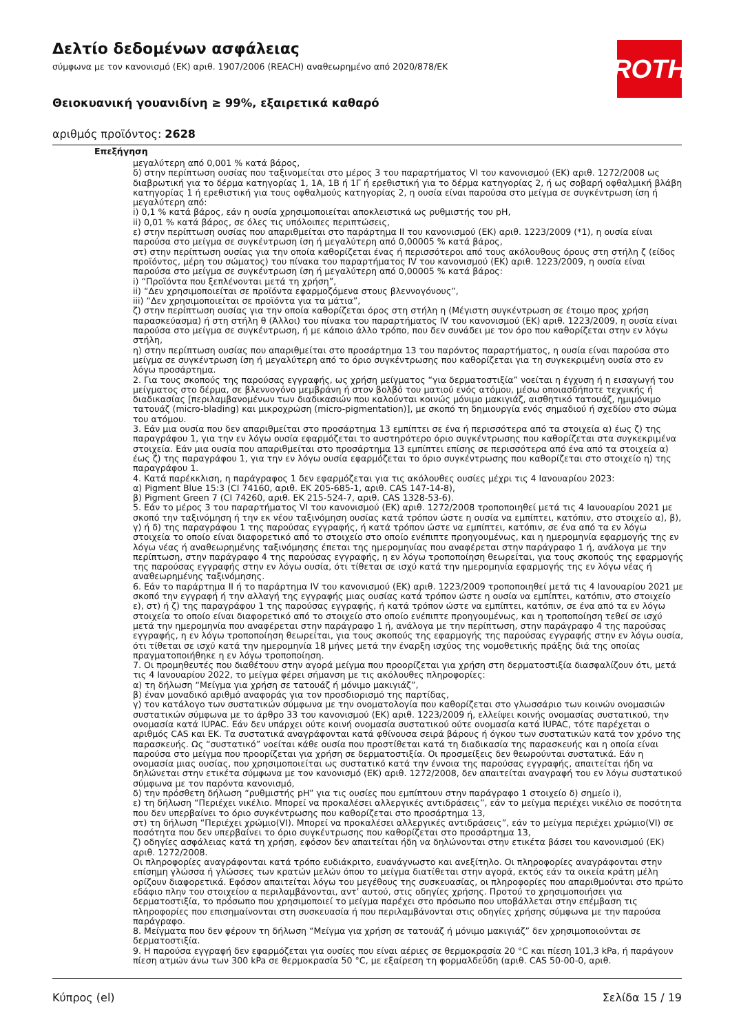Δελτίο δεδομένων ασφάλειας
σύμφωνα με τον κανονισμό (ΕΚ) αριθ. 1907/2006 (REACH) αναθεωρημένο από 2020/878/ΕΚ
Θειοκυανική γουανιδίνη ≥ 99%, εξαιρετικά καθαρό
αριθμός προϊόντος: 2628
ROTH
Επεξήγηση
μεγαλύτερη από 0,001 % κατά βάρος,
δ) στην περίπτωση ουσίας που ταξινομείται στο μέρος 3 του παραρτήματος VI του κανονισμού (ΕΚ) αριθ. 1272/2008 ως διαβρωτική για το δέρμα κατηγορίας 1, 1Α, 1Β ή 1Γ ή ερεθιστική για το δέρμα κατηγορίας 2, ή ως σοβαρή οφθαλμική βλάβη κατηγορίας 1 ή ερεθιστική για τους οφθαλμούς κατηγορίας 2, η ουσία είναι παρούσα στο μείγμα σε συγκέντρωση ίση ή μεγαλύτερη από:
i) 0,1 % κατά βάρος, εάν η ουσία χρησιμοποιείται αποκλειστικά ως ρυθμιστής του pH,
ii) 0,01 % κατά βάρος, σε όλες τις υπόλοιπες περιπτώσεις,
ε) στην περίπτωση ουσίας που απαριθμείται στο παράρτημα II του κανονισμού (ΕΚ) αριθ. 1223/2009 (*1), η ουσία είναι παρούσα στο μείγμα σε συγκέντρωση ίση ή μεγαλύτερη από 0,00005 % κατά βάρος,
στ) στην περίπτωση ουσίας για την οποία καθορίζεται ένας ή περισσότεροι από τους ακόλουθους όρους στη στήλη ζ (είδος προϊόντος, μέρη του σώματος) του πίνακα του παραρτήματος IV του κανονισμού (ΕΚ) αριθ. 1223/2009, η ουσία είναι παρούσα στο μείγμα σε συγκέντρωση ίση ή μεγαλύτερη από 0,00005 % κατά βάρος:
i) “Προϊόντα που ξεπλένονται μετά τη χρήση”,
ii) “Δεν χρησιμοποιείται σε προϊόντα εφαρμοζόμενα στους βλεννογόνους”,
iii) “Δεν χρησιμοποιείται σε προϊόντα για τα μάτια”,
ζ) στην περίπτωση ουσίας για την οποία καθορίζεται όρος στη στήλη η (Μέγιστη συγκέντρωση σε έτοιμο προς χρήση παρασκεύασμα) ή στη στήλη θ (Άλλοι) του πίνακα του παραρτήματος IV του κανονισμού (ΕΚ) αριθ. 1223/2009, η ουσία είναι παρούσα στο μείγμα σε συγκέντρωση, ή με κάποιο άλλο τρόπο, που δεν συνάδει με τον όρο που καθορίζεται στην εν λόγω στήλη,
η) στην περίπτωση ουσίας που απαριθμείται στο προσάρτημα 13 του παρόντος παραρτήματος, η ουσία είναι παρούσα στο μείγμα σε συγκέντρωση ίση ή μεγαλύτερη από το όριο συγκέντρωσης που καθορίζεται για τη συγκεκριμένη ουσία στο εν λόγω προσάρτημα.
2. Για τους σκοπούς της παρούσας εγγραφής, ως χρήση μείγματος “για δερματοστιξία” νοείται η έγχυση ή η εισαγωγή του μείγματος στο δέρμα, σε βλεννογόνο μεμβράνη ή στον βολβό του ματιού ενός ατόμου, μέσω οποιασδήποτε τεχνικής ή διαδικασίας [περιλαμβανομένων των διαδικασιών που καλούνται κοινώς μόνιμο μακιγιάζ, αισθητικό τατουάζ, ημιμόνιμο τατουάζ (micro-blading) και μικροχρώση (micro-pigmentation)], με σκοπό τη δημιουργία ενός σημαδιού ή σχεδίου στο σώμα του ατόμου.
3. Εάν μια ουσία που δεν απαριθμείται στο προσάρτημα 13 εμπίπτει σε ένα ή περισσότερα από τα στοιχεία α) έως ζ) της παραγράφου 1, για την εν λόγω ουσία εφαρμόζεται το αυστηρότερο όριο συγκέντρωσης που καθορίζεται στα συγκεκριμένα στοιχεία. Εάν μια ουσία που απαριθμείται στο προσάρτημα 13 εμπίπτει επίσης σε περισσότερα από ένα από τα στοιχεία α) έως ζ) της παραγράφου 1, για την εν λόγω ουσία εφαρμόζεται το όριο συγκέντρωσης που καθορίζεται στο στοιχείο η) της παραγράφου 1.
4. Κατά παρέκκλιση, η παράγραφος 1 δεν εφαρμόζεται για τις ακόλουθες ουσίες μέχρι τις 4 Ιανουαρίου 2023:
α) Pigment Blue 15:3 (CI 74160, αριθ. ΕΚ 205-685-1, αριθ. CAS 147-14-8),
β) Pigment Green 7 (CI 74260, αριθ. ΕΚ 215-524-7, αριθ. CAS 1328-53-6).
5. Εάν το μέρος 3 του παραρτήματος VI του κανονισμού (ΕΚ) αριθ. 1272/2008 τροποποιηθεί μετά τις 4 Ιανουαρίου 2021 με σκοπό την ταξινόμηση ή την εκ νέου ταξινόμηση ουσίας κατά τρόπον ώστε η ουσία να εμπίπτει, κατόπιν, στο στοιχείο α), β), γ) ή δ) της παραγράφου 1 της παρούσας εγγραφής, ή κατά τρόπον ώστε να εμπίπτει, κατόπιν, σε ένα από τα εν λόγω στοιχεία το οποίο είναι διαφορετικό από το στοιχείο στο οποίο ενέπιπτε προηγουμένως, και η ημερομηνία εφαρμογής της εν λόγω νέας ή αναθεωρημένης ταξινόμησης έπεται της ημερομηνίας που αναφέρεται στην παράγραφο 1 ή, ανάλογα με την περίπτωση, στην παράγραφο 4 της παρούσας εγγραφής, η εν λόγω τροποποίηση θεωρείται, για τους σκοπούς της εφαρμογής της παρούσας εγγραφής στην εν λόγω ουσία, ότι τίθεται σε ισχύ κατά την ημερομηνία εφαρμογής της εν λόγω νέας ή αναθεωρημένης ταξινόμησης.
6. Εάν το παράρτημα II ή το παράρτημα IV του κανονισμού (ΕΚ) αριθ. 1223/2009 τροποποιηθεί μετά τις 4 Ιανουαρίου 2021 με σκοπό την εγγραφή ή την αλλαγή της εγγραφής μιας ουσίας κατά τρόπον ώστε η ουσία να εμπίπτει, κατόπιν, στο στοιχείο ε), στ) ή ζ) της παραγράφου 1 της παρούσας εγγραφής, ή κατά τρόπον ώστε να εμπίπτει, κατόπιν, σε ένα από τα εν λόγω στοιχεία το οποίο είναι διαφορετικό από το στοιχείο στο οποίο ενέπιπτε προηγουμένως, και η τροποποίηση τεθεί σε ισχύ μετά την ημερομηνία που αναφέρεται στην παράγραφο 1 ή, ανάλογα με την περίπτωση, στην παράγραφο 4 της παρούσας εγγραφής, η εν λόγω τροποποίηση θεωρείται, για τους σκοπούς της εφαρμογής της παρούσας εγγραφής στην εν λόγω ουσία, ότι τίθεται σε ισχύ κατά την ημερομηνία 18 μήνες μετά την έναρξη ισχύος της νομοθετικής πράξης διά της οποίας πραγματοποιήθηκε η εν λόγω τροποποίηση.
7. Οι προμηθευτές που διαθέτουν στην αγορά μείγμα που προορίζεται για χρήση στη δερματοστιξία διασφαλίζουν ότι, μετά τις 4 Ιανουαρίου 2022, το μείγμα φέρει σήμανση με τις ακόλουθες πληροφορίες:
α) τη δήλωση “Μείγμα για χρήση σε τατουάζ ή μόνιμο μακιγιάζ”,
β) έναν μοναδικό αριθμό αναφοράς για τον προσδιορισμό της παρτίδας,
γ) τον κατάλογο των συστατικών σύμφωνα με την ονοματολογία που καθορίζεται στο γλωσσάριο των κοινών ονομασιών συστατικών σύμφωνα με το άρθρο 33 του κανονισμού (ΕΚ) αριθ. 1223/2009 ή, ελλείψει κοινής ονομασίας συστατικού, την ονομασία κατά IUPAC. Εάν δεν υπάρχει ούτε κοινή ονομασία συστατικού ούτε ονομασία κατά IUPAC, τότε παρέχεται ο αριθμός CAS και ΕΚ. Τα συστατικά αναγράφονται κατά φθίνουσα σειρά βάρους ή όγκου των συστατικών κατά τον χρόνο της παρασκευής. Ως “συστατικό” νοείται κάθε ουσία που προστίθεται κατά τη διαδικασία της παρασκευής και η οποία είναι παρούσα στο μείγμα που προορίζεται για χρήση σε δερματοστιξία. Οι προσμείξεις δεν θεωρούνται συστατικά. Εάν η ονομασία μιας ουσίας, που χρησιμοποιείται ως συστατικό κατά την έννοια της παρούσας εγγραφής, απαιτείται ήδη να δηλώνεται στην ετικέτα σύμφωνα με τον κανονισμό (ΕΚ) αριθ. 1272/2008, δεν απαιτείται αναγραφή του εν λόγω συστατικού σύμφωνα με τον παρόντα κανονισμό,
δ) την πρόσθετη δήλωση “ρυθμιστής pH” για τις ουσίες που εμπίπτουν στην παράγραφο 1 στοιχείο δ) σημείο i),
ε) τη δήλωση “Περιέχει νικέλιο. Μπορεί να προκαλέσει αλλεργικές αντιδράσεις”, εάν το μείγμα περιέχει νικέλιο σε ποσότητα που δεν υπερβαίνει το όριο συγκέντρωσης που καθορίζεται στο προσάρτημα 13,
στ) τη δήλωση “Περιέχει χρώμιο(VI). Μπορεί να προκαλέσει αλλεργικές αντιδράσεις”, εάν το μείγμα περιέχει χρώμιο(VI) σε ποσότητα που δεν υπερβαίνει το όριο συγκέντρωσης που καθορίζεται στο προσάρτημα 13,
ζ) οδηγίες ασφάλειας κατά τη χρήση, εφόσον δεν απαιτείται ήδη να δηλώνονται στην ετικέτα βάσει του κανονισμού (ΕΚ) αριθ. 1272/2008.
Οι πληροφορίες αναγράφονται κατά τρόπο ευδιάκριτο, ευανάγνωστο και ανεξίτηλο. Οι πληροφορίες αναγράφονται στην επίσημη γλώσσα ή γλώσσες των κρατών μελών όπου το μείγμα διατίθεται στην αγορά, εκτός εάν τα οικεία κράτη μέλη ορίζουν διαφορετικά. Εφόσον απαιτείται λόγω του μεγέθους της συσκευασίας, οι πληροφορίες που απαριθμούνται στο πρώτο εδάφιο πλην του στοιχείου α περιλαμβάνονται, αντ’ αυτού, στις οδηγίες χρήσης. Προτού το χρησιμοποιήσει για δερματοστιξία, το πρόσωπο που χρησιμοποιεί το μείγμα παρέχει στο πρόσωπο που υποβάλλεται στην επέμβαση τις πληροφορίες που επισημαίνονται στη συσκευασία ή που περιλαμβάνονται στις οδηγίες χρήσης σύμφωνα με την παρούσα παράγραφο.
8. Μείγματα που δεν φέρουν τη δήλωση “Μείγμα για χρήση σε τατουάζ ή μόνιμο μακιγιάζ” δεν χρησιμοποιούνται σε δερματοστιξία.
9. Η παρούσα εγγραφή δεν εφαρμόζεται για ουσίες που είναι αέριες σε θερμοκρασία 20 °C και πίεση 101,3 kPa, ή παράγουν πίεση ατμών άνω των 300 kPa σε θερμοκρασία 50 °C, με εξαίρεση τη φορμαλδεΰδη (αριθ. CAS 50-00-0, αριθ.
Κύπρος (el) Σελίδα 15 / 19